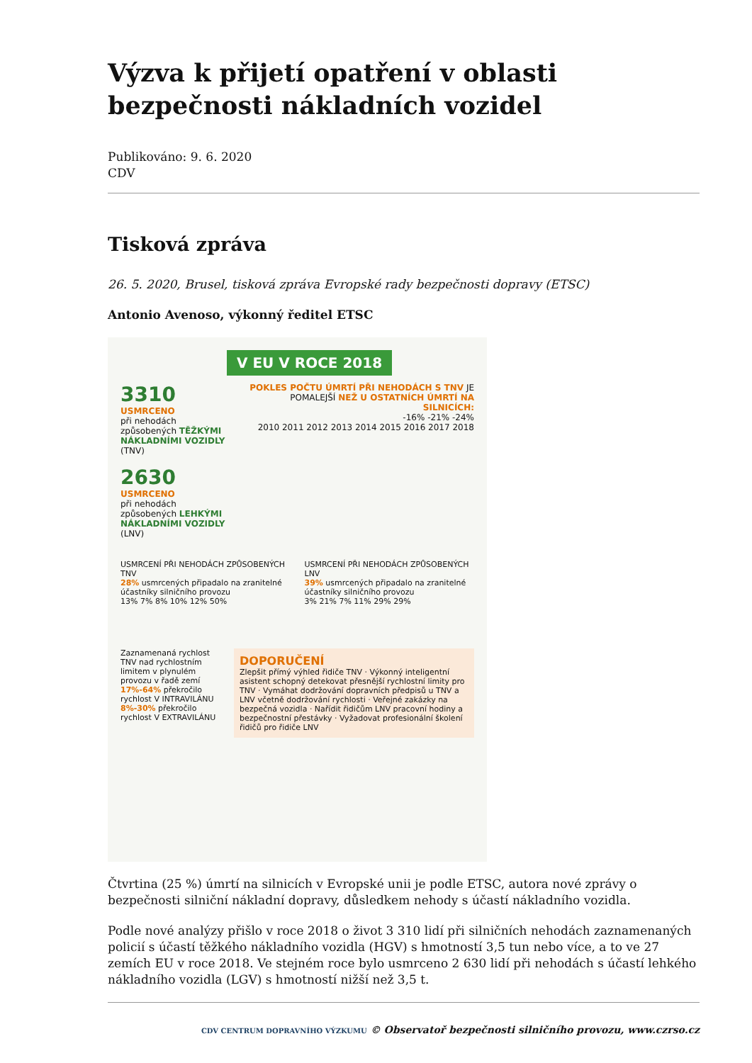Výzva k přijetí opatření v oblasti bezpečnosti nákladních vozidel
Publikováno: 9. 6. 2020
CDV
Tisková zpráva
26. 5. 2020, Brusel, tisková zpráva Evropské rady bezpečnosti dopravy (ETSC)
Antonio Avenoso, výkonný ředitel ETSC
V EU V ROCE 2018
3310
USMRCENO
při nehodách způsobených TĚŽKÝMI NÁKLADNÍMI VOZIDLY (TNV)
2630
USMRCENO
při nehodách způsobených LEHKÝMI NÁKLADNÍMI VOZIDLY (LNV)
POKLES POČTU ÚMRTÍ PŘI NEHODÁCH S TNV JE POMALEJŠÍ NEŽ U OSTATNÍCH ÚMRTÍ NA SILNICÍCH:
-16% -21% -24%
2010 2011 2012 2013 2014 2015 2016 2017 2018
USMRCENÍ PŘI NEHODÁCH ZPŮSOBENÝCH TNV
28% usmrcených připadalo na zranitelné účastníky silničního provozu
13% 7% 8% 10% 12% 50%
USMRCENÍ PŘI NEHODÁCH ZPŮSOBENÝCH LNV
39% usmrcených připadalo na zranitelné účastníky silničního provozu
3% 21% 7% 11% 29% 29%
Zaznamenaná rychlost TNV nad rychlostním limitem v plynulém provozu v řadě zemí
17%-64% překročilo rychlost V INTRAVILÁNU
8%-30% překročilo rychlost V EXTRAVILÁNU
DOPORUČENÍ
Zlepšit přímý výhled řidiče TNV · Výkonný inteligentní asistent schopný detekovat přesnější rychlostní limity pro TNV · Vymáhat dodržování dopravních předpisů u TNV a LNV včetně dodržování rychlosti · Veřejné zakázky na bezpečná vozidla · Nařídit řidičům LNV pracovní hodiny a bezpečnostní přestávky · Vyžadovat profesionální školení řidičů pro řidiče LNV
Čtvrtina (25 %) úmrtí na silnicích v Evropské unii je podle ETSC, autora nové zprávy o bezpečnosti silniční nákladní dopravy, důsledkem nehody s účastí nákladního vozidla.
Podle nové analýzy přišlo v roce 2018 o život 3 310 lidí při silničních nehodách zaznamenaných policií s účastí těžkého nákladního vozidla (HGV) s hmotností 3,5 tun nebo více, a to ve 27 zemích EU v roce 2018. Ve stejném roce bylo usmrceno 2 630 lidí při nehodách s účastí lehkého nákladního vozidla (LGV) s hmotností nižší než 3,5 t.
CDV CENTRUM DOPRAVNÍHO VÝZKUMU © Observatoř bezpečnosti silničního provozu, www.czrso.cz